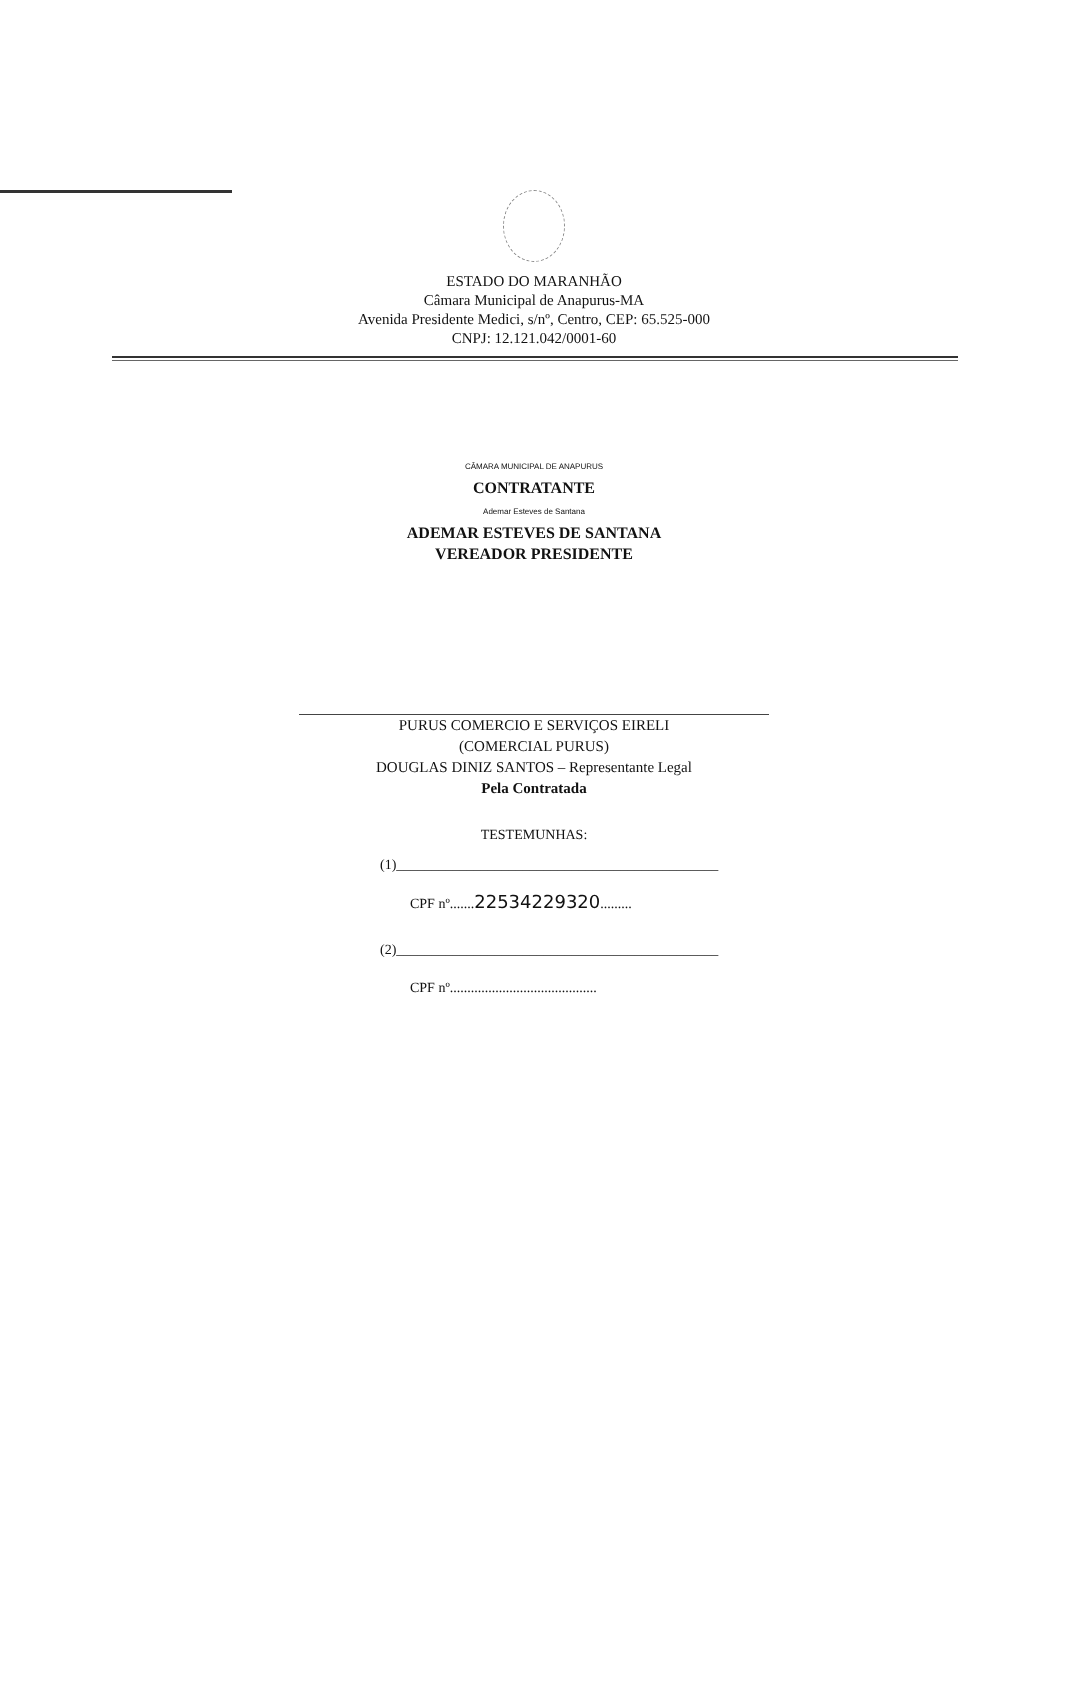ESTADO DO MARANHÃO
Câmara Municipal de Anapurus-MA
Avenida Presidente Medici, s/nº, Centro, CEP: 65.525-000
CNPJ: 12.121.042/0001-60
CÂMARA MUNICIPAL DE ANAPURUS
CONTRATANTE
Ademar Esteves de Santana
ADEMAR ESTEVES DE SANTANA
VEREADOR PRESIDENTE
PURUS COMERCIO E SERVIÇOS EIRELI
(COMERCIAL PURUS)
DOUGLAS DINIZ SANTOS – Representante Legal
Pela Contratada
TESTEMUNHAS:
(1)______________________________________________
CPF nº.......22534229320.........
(2)______________________________________________
CPF nº..........................................